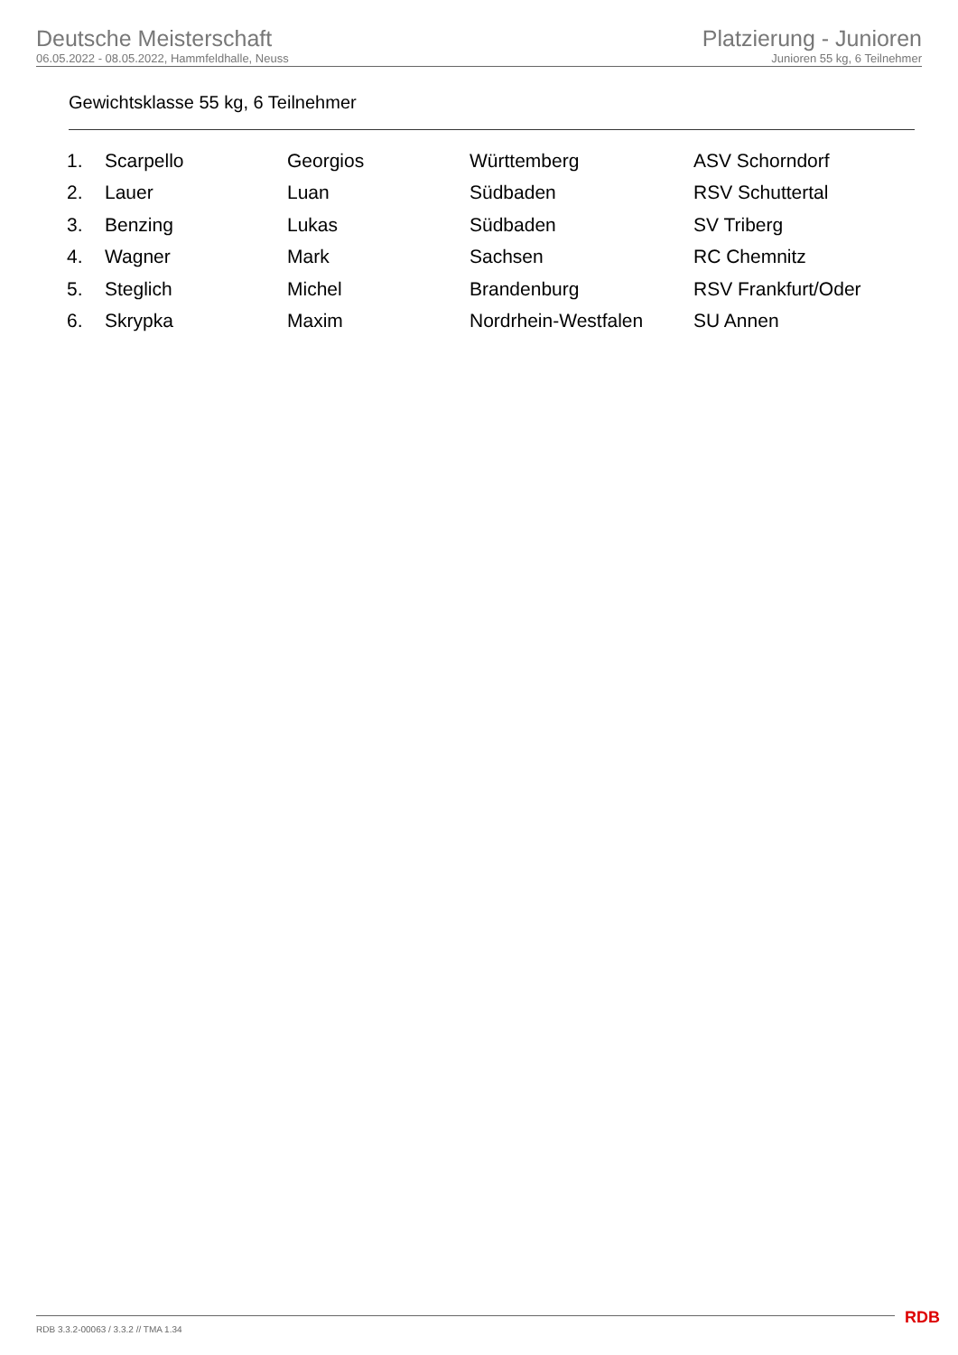Deutsche Meisterschaft
06.05.2022 - 08.05.2022, Hammfeldhalle, Neuss
Platzierung - Junioren
Junioren 55 kg, 6 Teilnehmer
Gewichtsklasse 55 kg, 6 Teilnehmer
| 1. | Scarpello | Georgios | Württemberg | ASV Schorndorf |
| 2. | Lauer | Luan | Südbaden | RSV Schuttertal |
| 3. | Benzing | Lukas | Südbaden | SV Triberg |
| 4. | Wagner | Mark | Sachsen | RC Chemnitz |
| 5. | Steglich | Michel | Brandenburg | RSV Frankfurt/Oder |
| 6. | Skrypka | Maxim | Nordrhein-Westfalen | SU Annen |
RDB 3.3.2-00063 / 3.3.2 // TMA 1.34
RDB